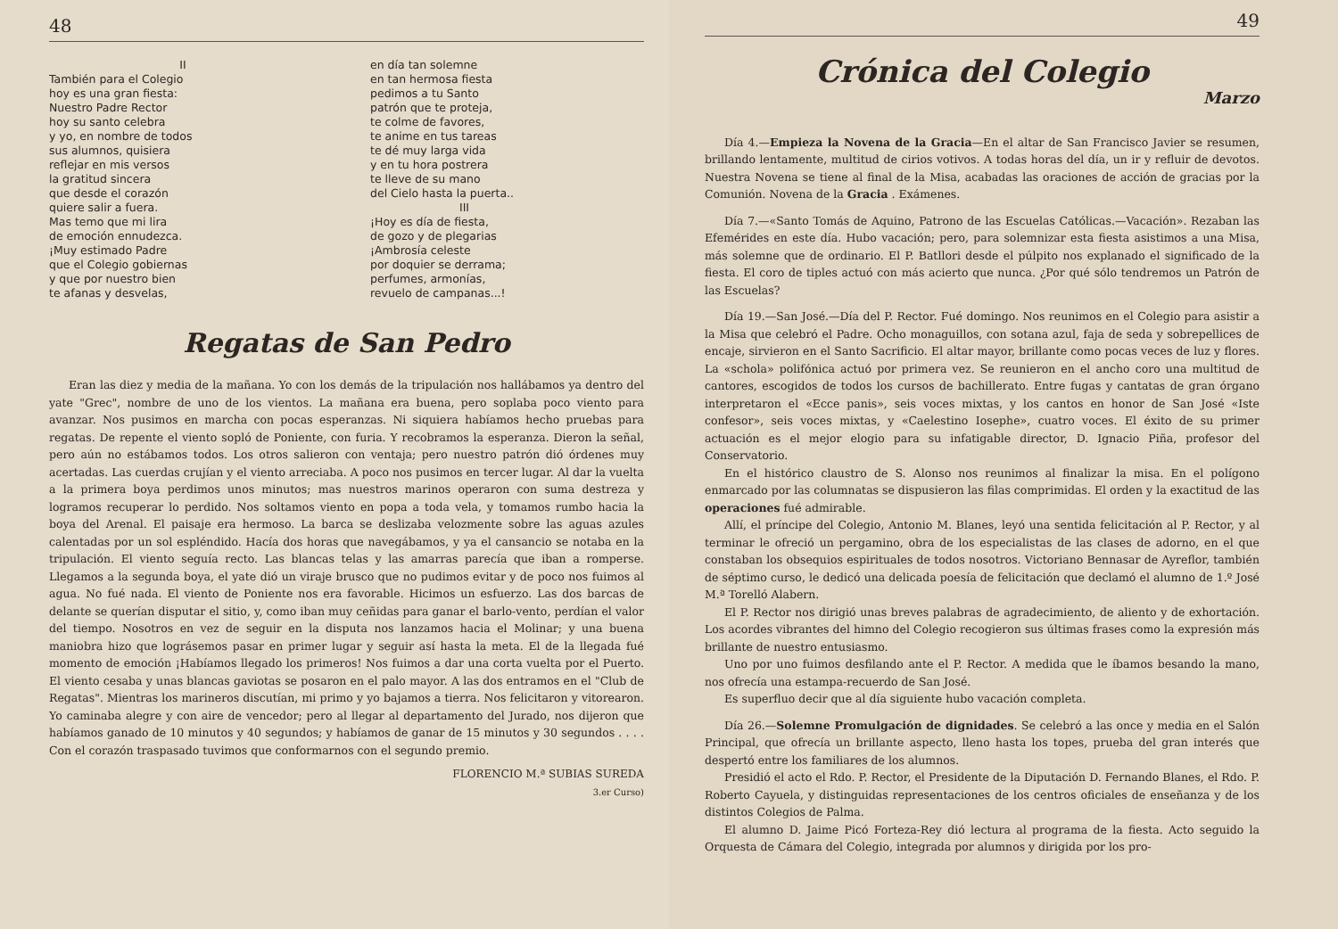48
II
También para el Colegio
hoy es una gran fiesta:
Nuestro Padre Rector
hoy su santo celebra
y yo, en nombre de todos
sus alumnos, quisiera
reflejar en mis versos
la gratitud sincera
que desde el corazón
quiere salir a fuera.
Mas temo que mi lira
de emoción ennudezca.
¡Muy estimado Padre
que el Colegio gobiernas
y que por nuestro bien
te afanas y desvelas,
en día tan solemne
en tan hermosa fiesta
pedimos a tu Santo
patrón que te proteja,
te colme de favores,
te anime en tus tareas
te dé muy larga vida
y en tu hora postrera
te lleve de su mano
del Cielo hasta la puerta..
III
¡Hoy es día de fiesta,
de gozo y de plegarias
¡Ambrosía celeste
por doquier se derrama;
perfumes, armonías,
revuelo de campanas...!
Regatas de San Pedro
Eran las diez y media de la mañana. Yo con los demás de la tripulación nos hallábamos ya dentro del yate "Grec", nombre de uno de los vientos. La mañana era buena, pero soplaba poco viento para avanzar. Nos pusimos en marcha con pocas esperanzas. Ni siquiera habíamos hecho pruebas para regatas. De repente el viento sopló de Poniente, con furia. Y recobramos la esperanza. Dieron la señal, pero aún no estábamos todos. Los otros salieron con ventaja; pero nuestro patrón dió órdenes muy acertadas. Las cuerdas crujían y el viento arreciaba. A poco nos pusimos en tercer lugar. Al dar la vuelta a la primera boya perdimos unos minutos; mas nuestros marinos operaron con suma destreza y logramos recuperar lo perdido. Nos soltamos viento en popa a toda vela, y tomamos rumbo hacia la boya del Arenal. El paisaje era hermoso. La barca se deslizaba velozmente sobre las aguas azules calentadas por un sol espléndido. Hacía dos horas que navegábamos, y ya el cansancio se notaba en la tripulación. El viento seguía recto. Las blancas telas y las amarras parecía que iban a romperse. Llegamos a la segunda boya, el yate dió un viraje brusco que no pudimos evitar y de poco nos fuimos al agua. No fué nada. El viento de Poniente nos era favorable. Hicimos un esfuerzo. Las dos barcas de delante se querían disputar el sitio, y, como iban muy ceñidas para ganar el barlo-vento, perdían el valor del tiempo. Nosotros en vez de seguir en la disputa nos lanzamos hacia el Molinar; y una buena maniobra hizo que lográsemos pasar en primer lugar y seguir así hasta la meta. El de la llegada fué momento de emoción ¡Habíamos llegado los primeros! Nos fuimos a dar una corta vuelta por el Puerto. El viento cesaba y unas blancas gaviotas se posaron en el palo mayor. A las dos entramos en el "Club de Regatas". Mientras los marineros discutían, mi primo y yo bajamos a tierra. Nos felicitaron y vitorearon. Yo caminaba alegre y con aire de vencedor; pero al llegar al departamento del Jurado, nos dijeron que habíamos ganado de 10 minutos y 40 segundos; y habíamos de ganar de 15 minutos y 30 segundos . . . . Con el corazón traspasado tuvimos que conformarnos con el segundo premio.
FLORENCIO M.ª SUBIAS SUREDA
3.er Curso)
49
Crónica del Colegio
Marzo
Día 4.—Empieza la Novena de la Gracia—En el altar de San Francisco Javier se resumen, brillando lentamente, multitud de cirios votivos. A todas horas del día, un ir y refluir de devotos. Nuestra Novena se tiene al final de la Misa, acabadas las oraciones de acción de gracias por la Comunión. Novena de la Gracia . Exámenes.
Día 7.—«Santo Tomás de Aquino, Patrono de las Escuelas Católicas.—Vacación». Rezaban las Efemérides en este día. Hubo vacación; pero, para solemnizar esta fiesta asistimos a una Misa, más solemne que de ordinario. El P. Batllori desde el púlpito nos explanado el significado de la fiesta. El coro de tiples actuó con más acierto que nunca. ¿Por qué sólo tendremos un Patrón de las Escuelas?
Día 19.—San José.—Día del P. Rector. Fué domingo. Nos reunimos en el Colegio para asistir a la Misa que celebró el Padre. Ocho monaguillos, con sotana azul, faja de seda y sobrepellices de encaje, sirvieron en el Santo Sacrificio. El altar mayor, brillante como pocas veces de luz y flores. La «schola» polifónica actuó por primera vez. Se reunieron en el ancho coro una multitud de cantores, escogidos de todos los cursos de bachillerato. Entre fugas y cantatas de gran órgano interpretaron el «Ecce panis», seis voces mixtas, y los cantos en honor de San José «Iste confesor», seis voces mixtas, y «Caelestino Iosephe», cuatro voces. El éxito de su primer actuación es el mejor elogio para su infatigable director, D. Ignacio Piña, profesor del Conservatorio.
En el histórico claustro de S. Alonso nos reunimos al finalizar la misa. En el polígono enmarcado por las columnatas se dispusieron las filas comprimidas. El orden y la exactitud de las operaciones fué admirable.
Allí, el príncipe del Colegio, Antonio M. Blanes, leyó una sentida felicitación al P. Rector, y al terminar le ofreció un pergamino, obra de los especialistas de las clases de adorno, en el que constaban los obsequios espirituales de todos nosotros. Victoriano Bennasar de Ayreflor, también de séptimo curso, le dedicó una delicada poesía de felicitación que declamó el alumno de 1.º José M.ª Torelló Alabern.
El P. Rector nos dirigió unas breves palabras de agradecimiento, de aliento y de exhortación. Los acordes vibrantes del himno del Colegio recogieron sus últimas frases como la expresión más brillante de nuestro entusiasmo.
Uno por uno fuimos desfilando ante el P. Rector. A medida que le íbamos besando la mano, nos ofrecía una estampa-recuerdo de San José.
Es superfluo decir que al día siguiente hubo vacación completa.
Día 26.—Solemne Promulgación de dignidades. Se celebró a las once y media en el Salón Principal, que ofrecía un brillante aspecto, lleno hasta los topes, prueba del gran interés que despertó entre los familiares de los alumnos.
Presidió el acto el Rdo. P. Rector, el Presidente de la Diputación D. Fernando Blanes, el Rdo. P. Roberto Cayuela, y distinguidas representaciones de los centros oficiales de enseñanza y de los distintos Colegios de Palma.
El alumno D. Jaime Picó Forteza-Rey dió lectura al programa de la fiesta. Acto seguido la Orquesta de Cámara del Colegio, integrada por alumnos y dirigida por los pro-